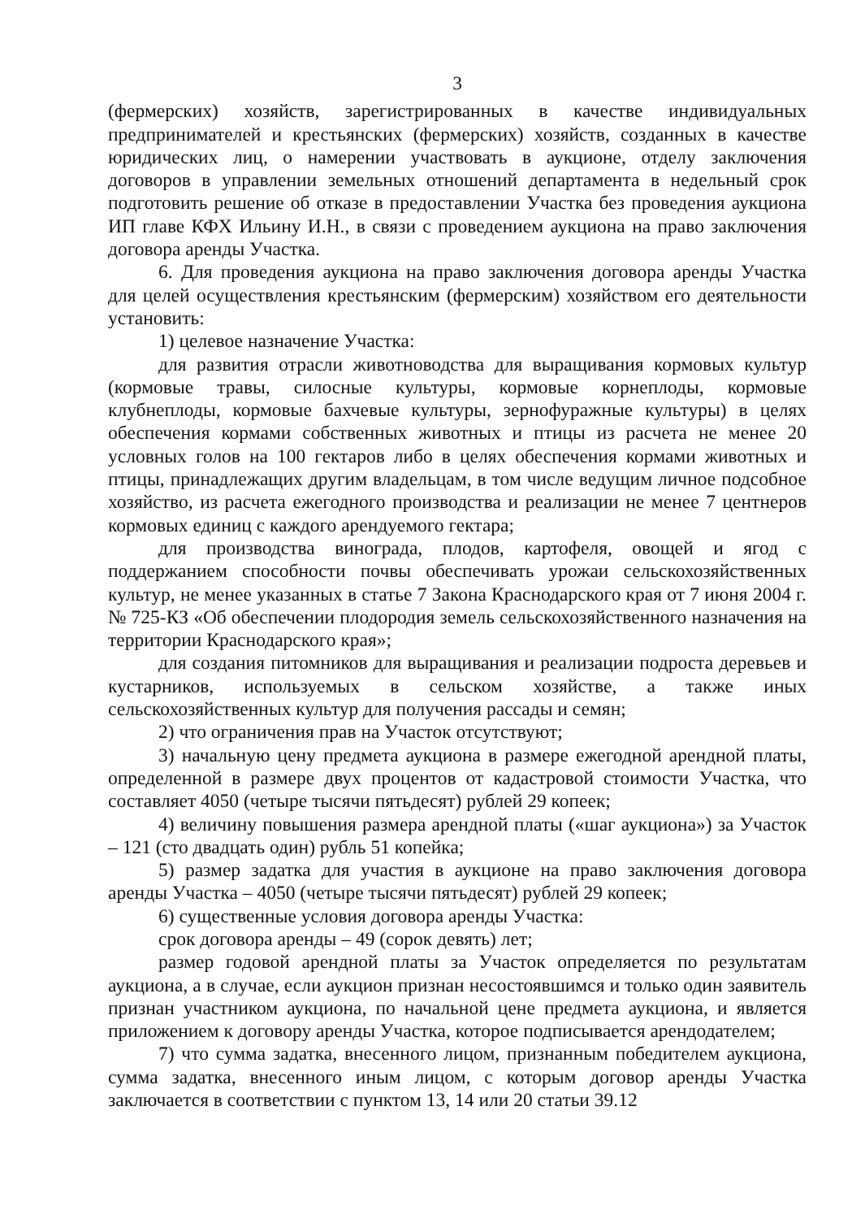3
(фермерских) хозяйств, зарегистрированных в качестве индивидуальных предпринимателей и крестьянских (фермерских) хозяйств, созданных в качестве юридических лиц, о намерении участвовать в аукционе, отделу заключения договоров в управлении земельных отношений департамента в недельный срок подготовить решение об отказе в предоставлении Участка без проведения аукциона ИП главе КФХ Ильину И.Н., в связи с проведением аукциона на право заключения договора аренды Участка.
6. Для проведения аукциона на право заключения договора аренды Участка для целей осуществления крестьянским (фермерским) хозяйством его деятельности установить:
1) целевое назначение Участка:
для развития отрасли животноводства для выращивания кормовых культур (кормовые травы, силосные культуры, кормовые корнеплоды, кормовые клубнеплоды, кормовые бахчевые культуры, зернофуражные культуры) в целях обеспечения кормами собственных животных и птицы из расчета не менее 20 условных голов на 100 гектаров либо в целях обеспечения кормами животных и птицы, принадлежащих другим владельцам, в том числе ведущим личное подсобное хозяйство, из расчета ежегодного производства и реализации не менее 7 центнеров кормовых единиц с каждого арендуемого гектара;
для производства винограда, плодов, картофеля, овощей и ягод с поддержанием способности почвы обеспечивать урожаи сельскохозяйственных культур, не менее указанных в статье 7 Закона Краснодарского края от 7 июня 2004 г. № 725-КЗ «Об обеспечении плодородия земель сельскохозяйственного назначения на территории Краснодарского края»;
для создания питомников для выращивания и реализации подроста деревьев и кустарников, используемых в сельском хозяйстве, а также иных сельскохозяйственных культур для получения рассады и семян;
2) что ограничения прав на Участок отсутствуют;
3) начальную цену предмета аукциона в размере ежегодной арендной платы, определенной в размере двух процентов от кадастровой стоимости Участка, что составляет 4050 (четыре тысячи пятьдесят) рублей 29 копеек;
4) величину повышения размера арендной платы («шаг аукциона») за Участок – 121 (сто двадцать один) рубль 51 копейка;
5) размер задатка для участия в аукционе на право заключения договора аренды Участка – 4050 (четыре тысячи пятьдесят) рублей 29 копеек;
6) существенные условия договора аренды Участка:
срок договора аренды – 49 (сорок девять) лет;
размер годовой арендной платы за Участок определяется по результатам аукциона, а в случае, если аукцион признан несостоявшимся и только один заявитель признан участником аукциона, по начальной цене предмета аукциона, и является приложением к договору аренды Участка, которое подписывается арендодателем;
7) что сумма задатка, внесенного лицом, признанным победителем аукциона, сумма задатка, внесенного иным лицом, с которым договор аренды Участка заключается в соответствии с пунктом 13, 14 или 20 статьи 39.12